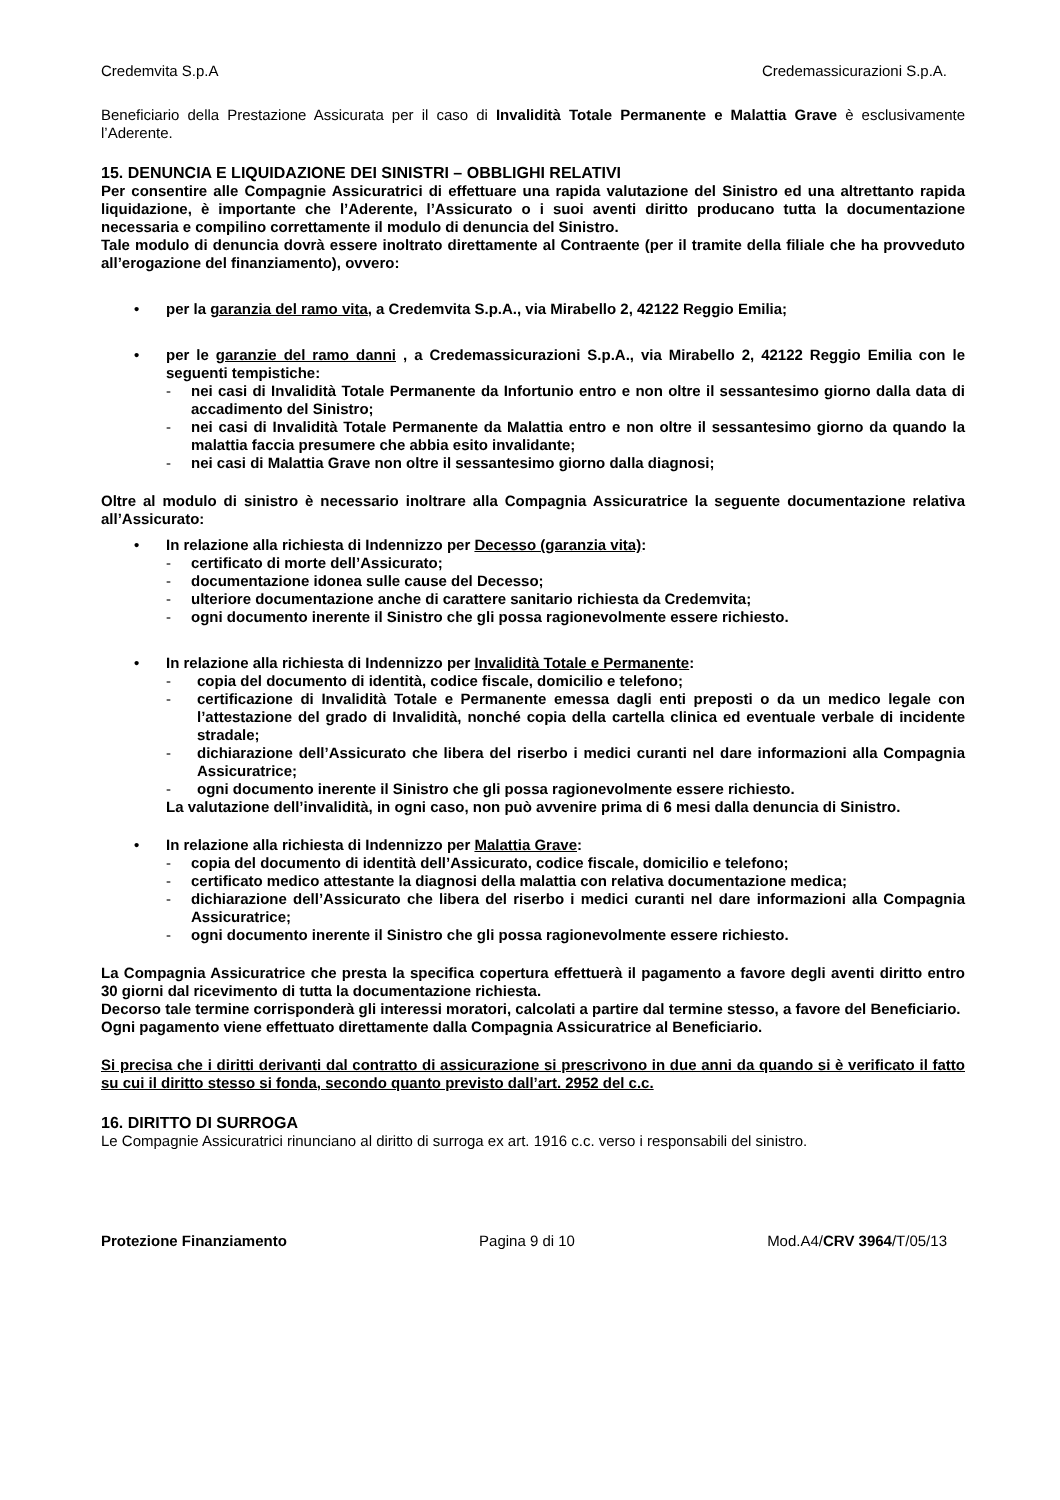Credemvita S.p.A Credemassicurazioni S.p.A.
Beneficiario della Prestazione Assicurata per il caso di Invalidità Totale Permanente e Malattia Grave è esclusivamente l’Aderente.
15. DENUNCIA E LIQUIDAZIONE DEI SINISTRI – OBBLIGHI RELATIVI
Per consentire alle Compagnie Assicuratrici di effettuare una rapida valutazione del Sinistro ed una altrettanto rapida liquidazione, è importante che l’Aderente, l’Assicurato o i suoi aventi diritto producano tutta la documentazione necessaria e compilino correttamente il modulo di denuncia del Sinistro.
Tale modulo di denuncia dovrà essere inoltrato direttamente al Contraente (per il tramite della filiale che ha provveduto all’erogazione del finanziamento), ovvero:
•
per la garanzia del ramo vita, a Credemvita S.p.A., via Mirabello 2, 42122 Reggio Emilia;
•
per le garanzie del ramo danni , a Credemassicurazioni S.p.A., via Mirabello 2, 42122 Reggio Emilia con le seguenti tempistiche:
- nei casi di Invalidità Totale Permanente da Infortunio entro e non oltre il sessantesimo giorno dalla data di accadimento del Sinistro;
- nei casi di Invalidità Totale Permanente da Malattia entro e non oltre il sessantesimo giorno da quando la malattia faccia presumere che abbia esito invalidante;
- nei casi di Malattia Grave non oltre il sessantesimo giorno dalla diagnosi;
Oltre al modulo di sinistro è necessario inoltrare alla Compagnia Assicuratrice la seguente documentazione relativa all’Assicurato:
•
In relazione alla richiesta di Indennizzo per Decesso (garanzia vita):
- certificato di morte dell’Assicurato;
- documentazione idonea sulle cause del Decesso;
- ulteriore documentazione anche di carattere sanitario richiesta da Credemvita;
- ogni documento inerente il Sinistro che gli possa ragionevolmente essere richiesto.
•
In relazione alla richiesta di Indennizzo per Invalidità Totale e Permanente:
- copia del documento di identità, codice fiscale, domicilio e telefono;
- certificazione di Invalidità Totale e Permanente emessa dagli enti preposti o da un medico legale con l’attestazione del grado di Invalidità, nonché copia della cartella clinica ed eventuale verbale di incidente stradale;
- dichiarazione dell’Assicurato che libera del riserbo i medici curanti nel dare informazioni alla Compagnia Assicuratrice;
- ogni documento inerente il Sinistro che gli possa ragionevolmente essere richiesto.
La valutazione dell’invalidità, in ogni caso, non può avvenire prima di 6 mesi dalla denuncia di Sinistro.
•
In relazione alla richiesta di Indennizzo per Malattia Grave:
- copia del documento di identità dell’Assicurato, codice fiscale, domicilio e telefono;
- certificato medico attestante la diagnosi della malattia con relativa documentazione medica;
- dichiarazione dell’Assicurato che libera del riserbo i medici curanti nel dare informazioni alla Compagnia Assicuratrice;
- ogni documento inerente il Sinistro che gli possa ragionevolmente essere richiesto.
La Compagnia Assicuratrice che presta la specifica copertura effettuerà il pagamento a favore degli aventi diritto entro 30 giorni dal ricevimento di tutta la documentazione richiesta.
Decorso tale termine corrisponderà gli interessi moratori, calcolati a partire dal termine stesso, a favore del Beneficiario.
Ogni pagamento viene effettuato direttamente dalla Compagnia Assicuratrice al Beneficiario.
Si precisa che i diritti derivanti dal contratto di assicurazione si prescrivono in due anni da quando si è verificato il fatto su cui il diritto stesso si fonda, secondo quanto previsto dall’art. 2952 del c.c.
16. DIRITTO DI SURROGA
Le Compagnie Assicuratrici rinunciano al diritto di surroga ex art. 1916 c.c. verso i responsabili del sinistro.
Protezione Finanziamento Pagina 9 di 10 Mod.A4/CRV 3964/T/05/13